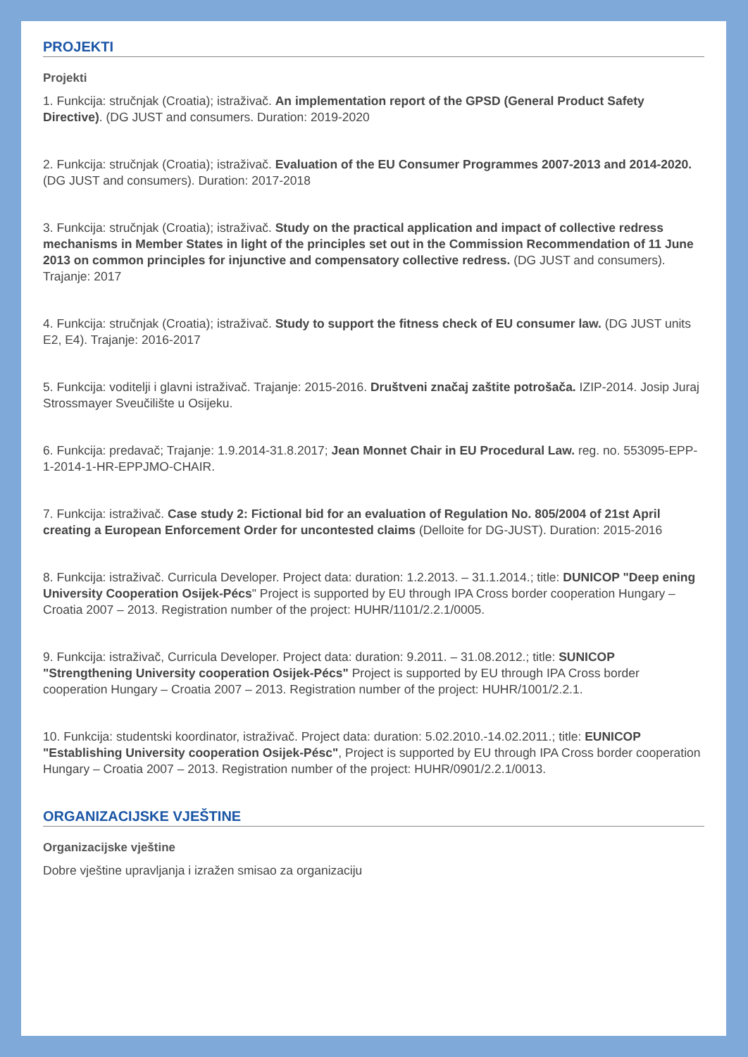PROJEKTI
Projekti
1. Funkcija: stručnjak (Croatia); istraživač. An implementation report of the GPSD (General Product Safety Directive). (DG JUST and consumers. Duration: 2019-2020
2. Funkcija: stručnjak (Croatia); istraživač. Evaluation of the EU Consumer Programmes 2007-2013 and 2014-2020. (DG JUST and consumers). Duration: 2017-2018
3. Funkcija: stručnjak (Croatia); istraživač. Study on the practical application and impact of collective redress mechanisms in Member States in light of the principles set out in the Commission Recommendation of 11 June 2013 on common principles for injunctive and compensatory collective redress. (DG JUST and consumers). Trajanje: 2017
4. Funkcija: stručnjak (Croatia); istraživač. Study to support the fitness check of EU consumer law. (DG JUST units E2, E4). Trajanje: 2016-2017
5. Funkcija: voditelji i glavni istraživač. Trajanje: 2015-2016. Društveni značaj zaštite potrošača. IZIP-2014. Josip Juraj Strossmayer Sveučilište u Osijeku.
6. Funkcija: predavač; Trajanje: 1.9.2014-31.8.2017; Jean Monnet Chair in EU Procedural Law. reg. no. 553095-EPP-1-2014-1-HR-EPPJMO-CHAIR.
7. Funkcija: istraživač. Case study 2: Fictional bid for an evaluation of Regulation No. 805/2004 of 21st April creating a European Enforcement Order for uncontested claims (Delloite for DG-JUST). Duration: 2015-2016
8. Funkcija: istraživač. Curricula Developer. Project data: duration: 1.2.2013. – 31.1.2014.; title: DUNICOP "Deep ening University Cooperation Osijek-Pécs" Project is supported by EU through IPA Cross border cooperation Hungary – Croatia 2007 – 2013. Registration number of the project: HUHR/1101/2.2.1/0005.
9. Funkcija: istraživač, Curricula Developer. Project data: duration: 9.2011. – 31.08.2012.; title: SUNICOP "Strengthening University cooperation Osijek-Pécs" Project is supported by EU through IPA Cross border cooperation Hungary – Croatia 2007 – 2013. Registration number of the project: HUHR/1001/2.2.1.
10. Funkcija: studentski koordinator, istraživač. Project data: duration: 5.02.2010.-14.02.2011.; title: EUNICOP "Establishing University cooperation Osijek-Pésc", Project is supported by EU through IPA Cross border cooperation Hungary – Croatia 2007 – 2013. Registration number of the project: HUHR/0901/2.2.1/0013.
ORGANIZACIJSKE VJEŠTINE
Organizacijske vještine
Dobre vještine upravljanja i izražen smisao za organizaciju